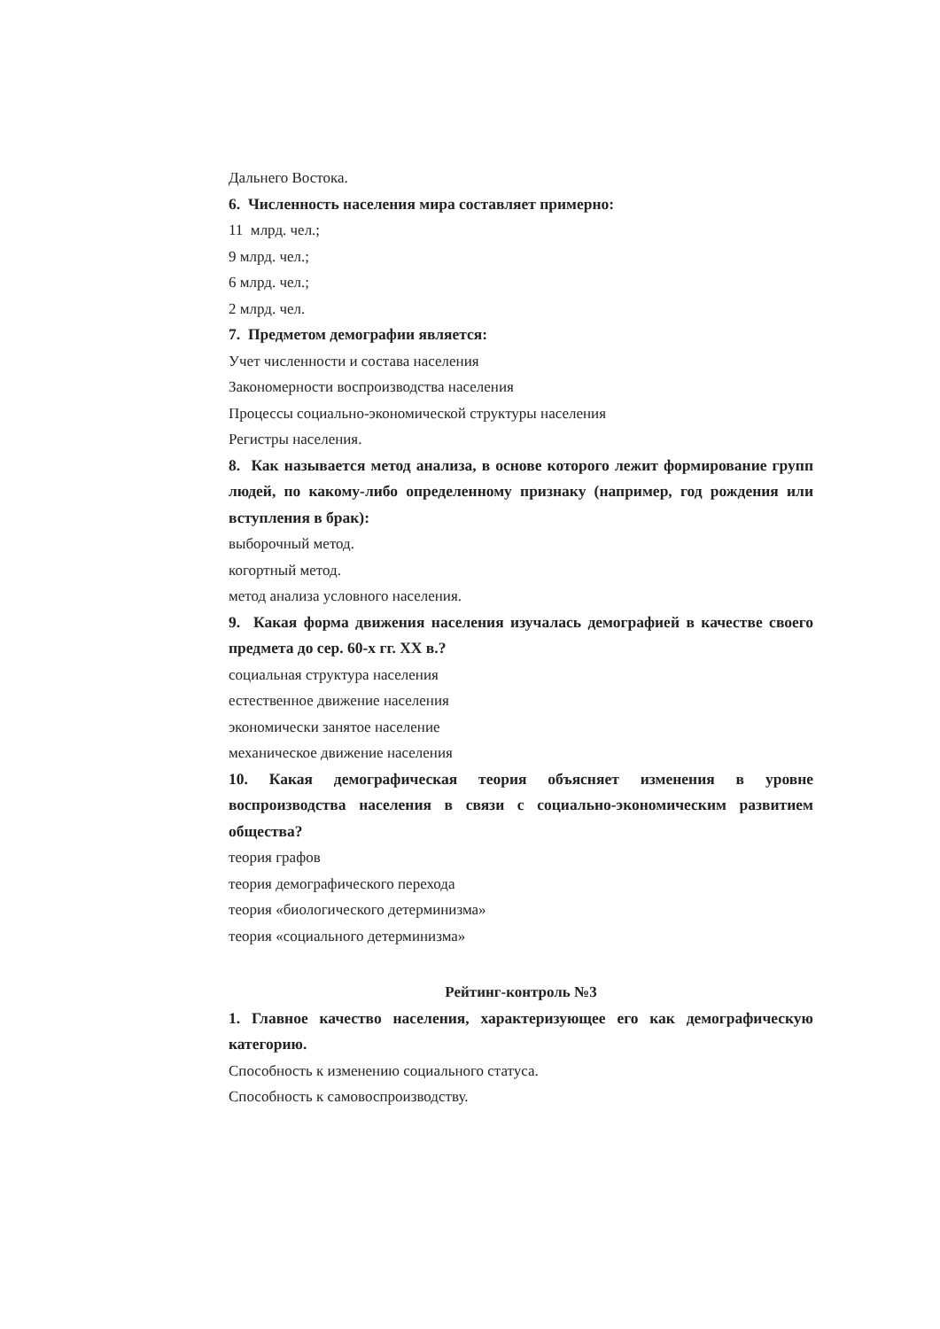Дальнего Востока.
6. Численность населения мира составляет примерно:
11 млрд. чел.;
9 млрд. чел.;
6 млрд. чел.;
2 млрд. чел.
7. Предметом демографии является:
Учет численности и состава населения
Закономерности воспроизводства населения
Процессы социально-экономической структуры населения
Регистры населения.
8. Как называется метод анализа, в основе которого лежит формирование групп людей, по какому-либо определенному признаку (например, год рождения или вступления в брак):
выборочный метод.
когортный метод.
метод анализа условного населения.
9. Какая форма движения населения изучалась демографией в качестве своего предмета до сер. 60-х гг. XX в.?
социальная структура населения
естественное движение населения
экономически занятое население
механическое движение населения
10. Какая демографическая теория объясняет изменения в уровне воспроизводства населения в связи с социально-экономическим развитием общества?
теория графов
теория демографического перехода
теория «биологического детерминизма»
теория «социального детерминизма»
Рейтинг-контроль №3
1. Главное качество населения, характеризующее его как демографическую категорию.
Способность к изменению социального статуса.
Способность к самовоспроизводству.